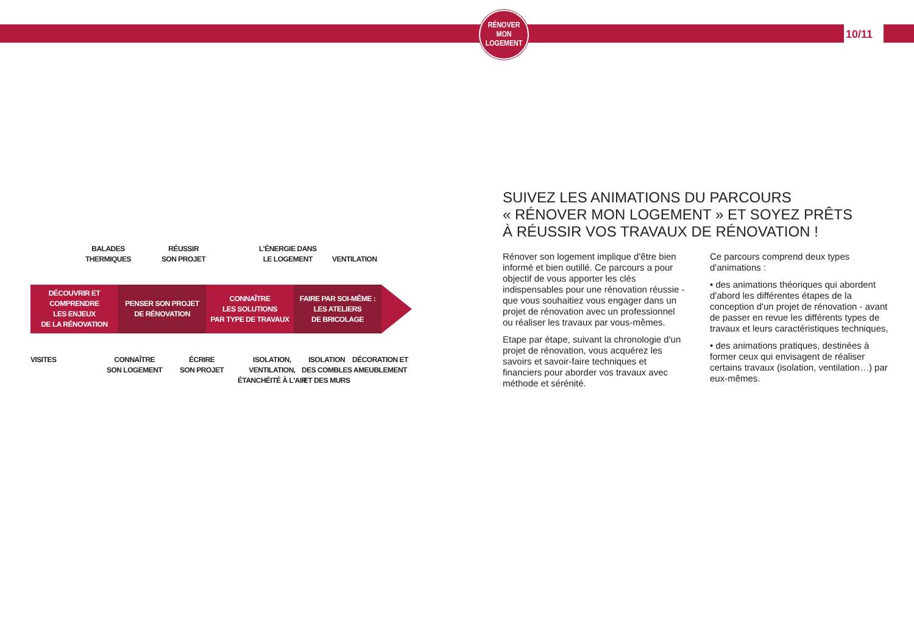RÉNOVER
MON
LOGEMENT
10/11
BALADES
THERMIQUES
RÉUSSIR
SON PROJET
L'ÉNERGIE DANS
LE LOGEMENT
VENTILATION
DÉCOUVRIR ET
COMPRENDRE
LES ENJEUX
DE LA RÉNOVATION
PENSER SON PROJET
DE RÉNOVATION
CONNAÎTRE
LES SOLUTIONS
PAR TYPE DE TRAVAUX
FAIRE PAR SOI-MÊME :
LES ATELIERS
DE BRICOLAGE
VISITES
CONNAÎTRE
SON LOGEMENT
ÉCRIRE
SON PROJET
ISOLATION,
VENTILATION,
ÉTANCHÉITÉ À L'AIR
ISOLATION
DES COMBLES
ET DES MURS
DÉCORATION ET
AMEUBLEMENT
SUIVEZ LES ANIMATIONS DU PARCOURS
« RÉNOVER MON LOGEMENT » ET SOYEZ PRÊTS
À RÉUSSIR VOS TRAVAUX DE RÉNOVATION !
Rénover son logement implique d'être bien informé et bien outillé. Ce parcours a pour objectif de vous apporter les clés indispensables pour une rénovation réussie - que vous souhaitiez vous engager dans un projet de rénovation avec un professionnel ou réaliser les travaux par vous-mêmes.
Etape par étape, suivant la chronologie d'un projet de rénovation, vous acquérez les savoirs et savoir-faire techniques et financiers pour aborder vos travaux avec méthode et sérénité.
Ce parcours comprend deux types d'animations :
• des animations théoriques qui abordent d'abord les différentes étapes de la conception d'un projet de rénovation - avant de passer en revue les différents types de travaux et leurs caractéristiques techniques,
• des animations pratiques, destinées à former ceux qui envisagent de réaliser certains travaux (isolation, ventilation…) par eux-mêmes.